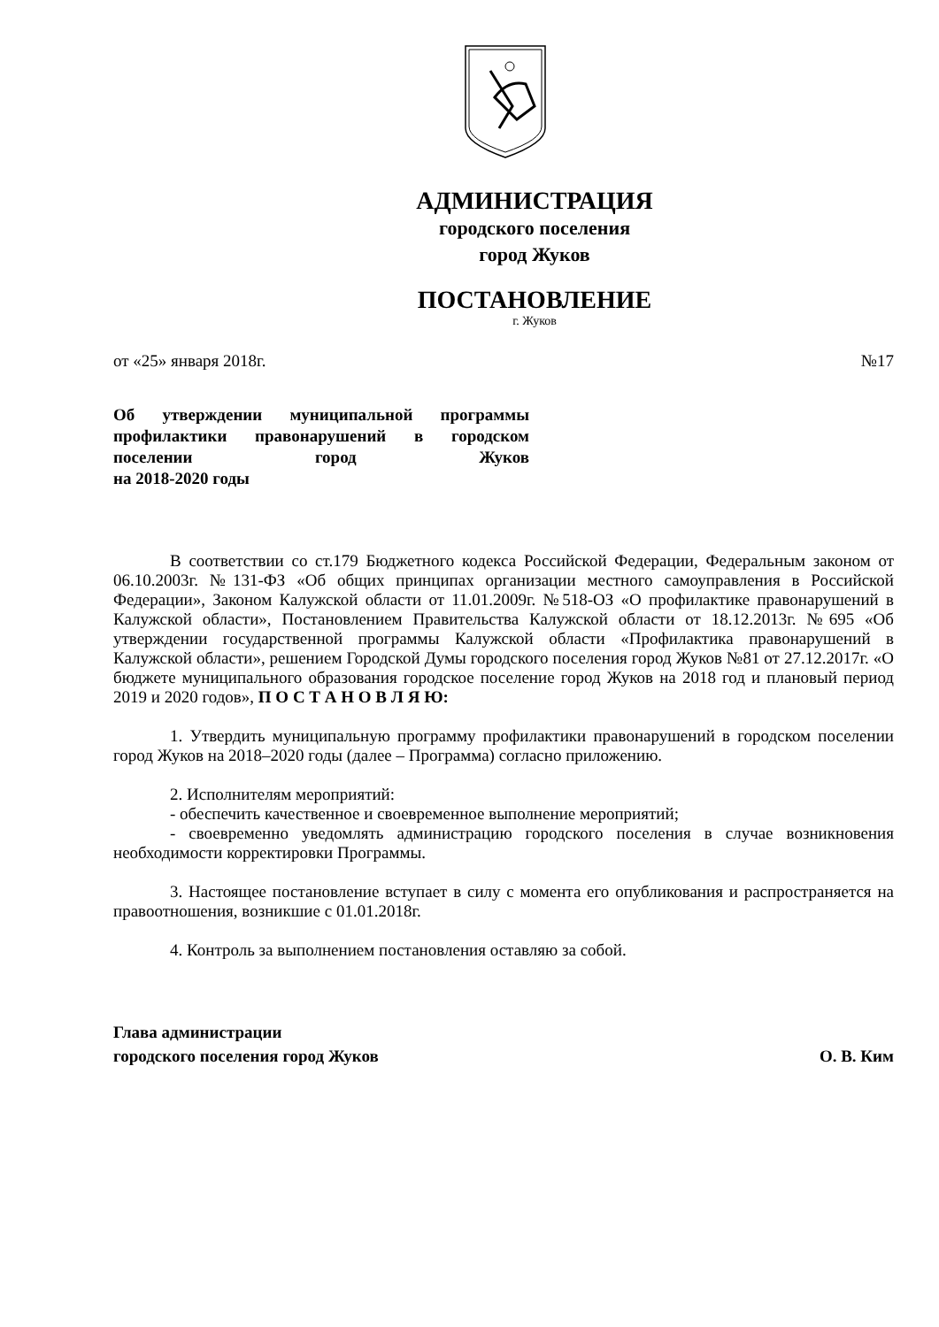АДМИНИСТРАЦИЯ
городского поселения
город Жуков
ПОСТАНОВЛЕНИЕ
г. Жуков
от «25» января 2018г. №17
Об утверждении муниципальной программы профилактики правонарушений в городском поселении город Жуков
на 2018-2020 годы
В соответствии со ст.179 Бюджетного кодекса Российской Федерации, Федеральным законом от 06.10.2003г. №131-ФЗ «Об общих принципах организации местного самоуправления в Российской Федерации», Законом Калужской области от 11.01.2009г. №518-ОЗ «О профилактике правонарушений в Калужской области», Постановлением Правительства Калужской области от 18.12.2013г. №695 «Об утверждении государственной программы Калужской области «Профилактика правонарушений в Калужской области», решением Городской Думы городского поселения город Жуков №81 от 27.12.2017г. «О бюджете муниципального образования городское поселение город Жуков на 2018 год и плановый период 2019 и 2020 годов», П О С Т А Н О В Л Я Ю:
1. Утвердить муниципальную программу профилактики правонарушений в городском поселении город Жуков на 2018–2020 годы (далее – Программа) согласно приложению.
2. Исполнителям мероприятий:
- обеспечить качественное и своевременное выполнение мероприятий;
- своевременно уведомлять администрацию городского поселения в случае возникновения необходимости корректировки Программы.
3. Настоящее постановление вступает в силу с момента его опубликования и распространяется на правоотношения, возникшие с 01.01.2018г.
4. Контроль за выполнением постановления оставляю за собой.
Глава администрации
городского поселения город Жуков О. В. Ким